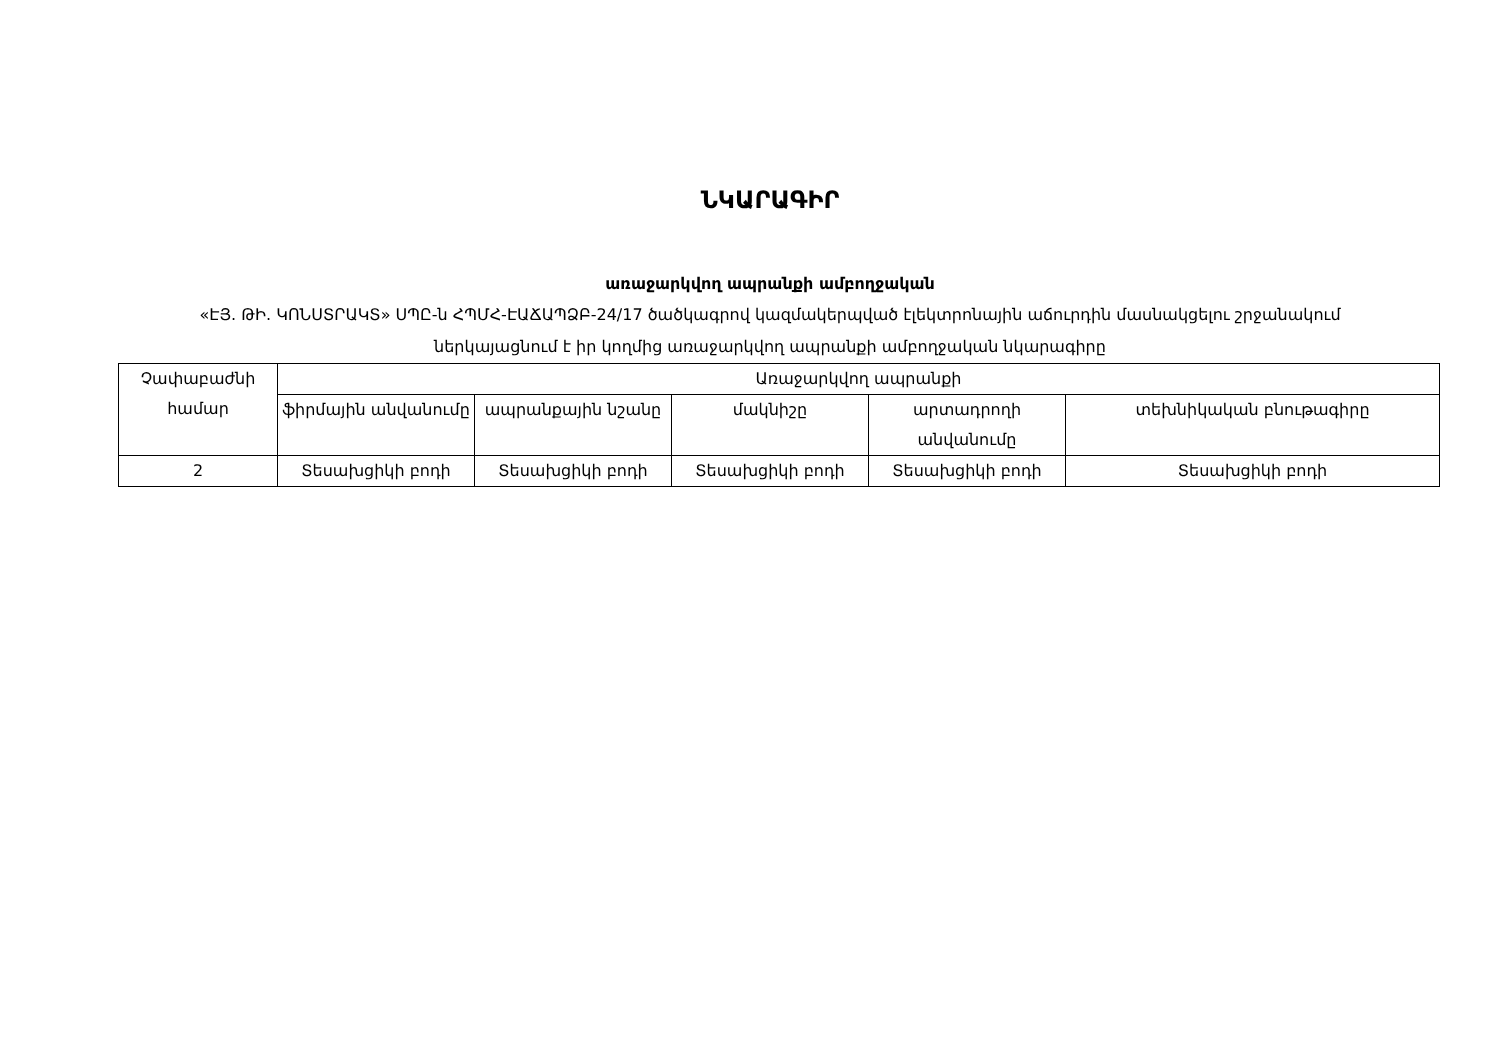ՆԿԱՐԱԳԻՐ
առաջարկվող ապրանքի ամբողջական
«ԷՅ. ԹԻ. ԿՈՆՍՏՐԱԿՏ» ՍՊԸ-ն ՀՊՄՀ-ԷԱՃԱՊՁԲ-24/17 ծածկագրով կազմակերպված էլեկտրոնային աճուրդին մասնակցելու շրջանակում ներկայացնում է իր կողմից առաջարկվող ապրանքի ամբողջական նկարագիրը
| Չափաբաժնի համար | Առաջարկվող ապրանքի | | | | |
| --- | --- | --- | --- | --- | --- |
| | ֆիրմային անվանումը | ապրանքային նշանը | մակնիշը | արտադրողի անվանումը | տեխնիկական բնութագիրը |
| 2 | Տեսախցիկի բոդի | Տեսախցիկի բոդի | Տեսախցիկի բոդի | Տեսախցիկի բոդի | Տեսախցիկի բոդի |